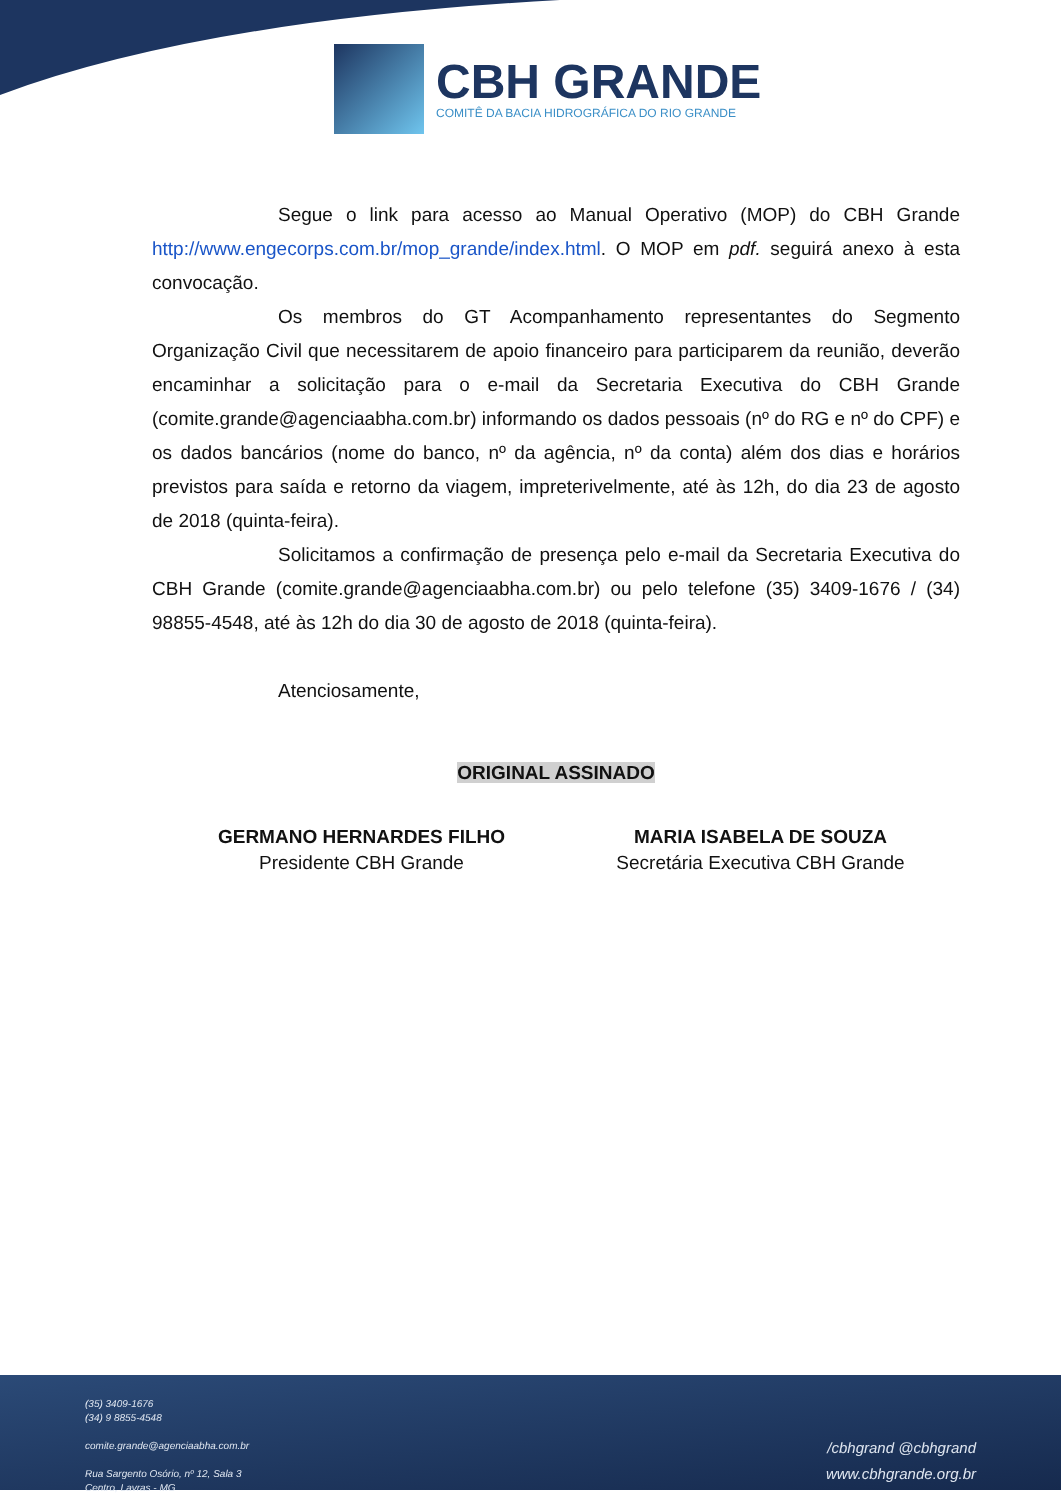CBH GRANDE
COMITÊ DA BACIA HIDROGRÁFICA DO RIO GRANDE
Segue o link para acesso ao Manual Operativo (MOP) do CBH Grande http://www.engecorps.com.br/mop_grande/index.html. O MOP em pdf. seguirá anexo à esta convocação.
Os membros do GT Acompanhamento representantes do Segmento Organização Civil que necessitarem de apoio financeiro para participarem da reunião, deverão encaminhar a solicitação para o e-mail da Secretaria Executiva do CBH Grande (comite.grande@agenciaabha.com.br) informando os dados pessoais (nº do RG e nº do CPF) e os dados bancários (nome do banco, nº da agência, nº da conta) além dos dias e horários previstos para saída e retorno da viagem, impreterivelmente, até às 12h, do dia 23 de agosto de 2018 (quinta-feira).
Solicitamos a confirmação de presença pelo e-mail da Secretaria Executiva do CBH Grande (comite.grande@agenciaabha.com.br) ou pelo telefone (35) 3409-1676 / (34) 98855-4548, até às 12h do dia 30 de agosto de 2018 (quinta-feira).
Atenciosamente,
ORIGINAL ASSINADO
GERMANO HERNARDES FILHO
Presidente CBH Grande
MARIA ISABELA DE SOUZA
Secretária Executiva CBH Grande
(35) 3409-1676
(34) 9 8855-4548
comite.grande@agenciaabha.com.br
Rua Sargento Osório, nº 12, Sala 3
Centro, Lavras - MG
/cbhgrand @cbhgrand
www.cbhgrande.org.br